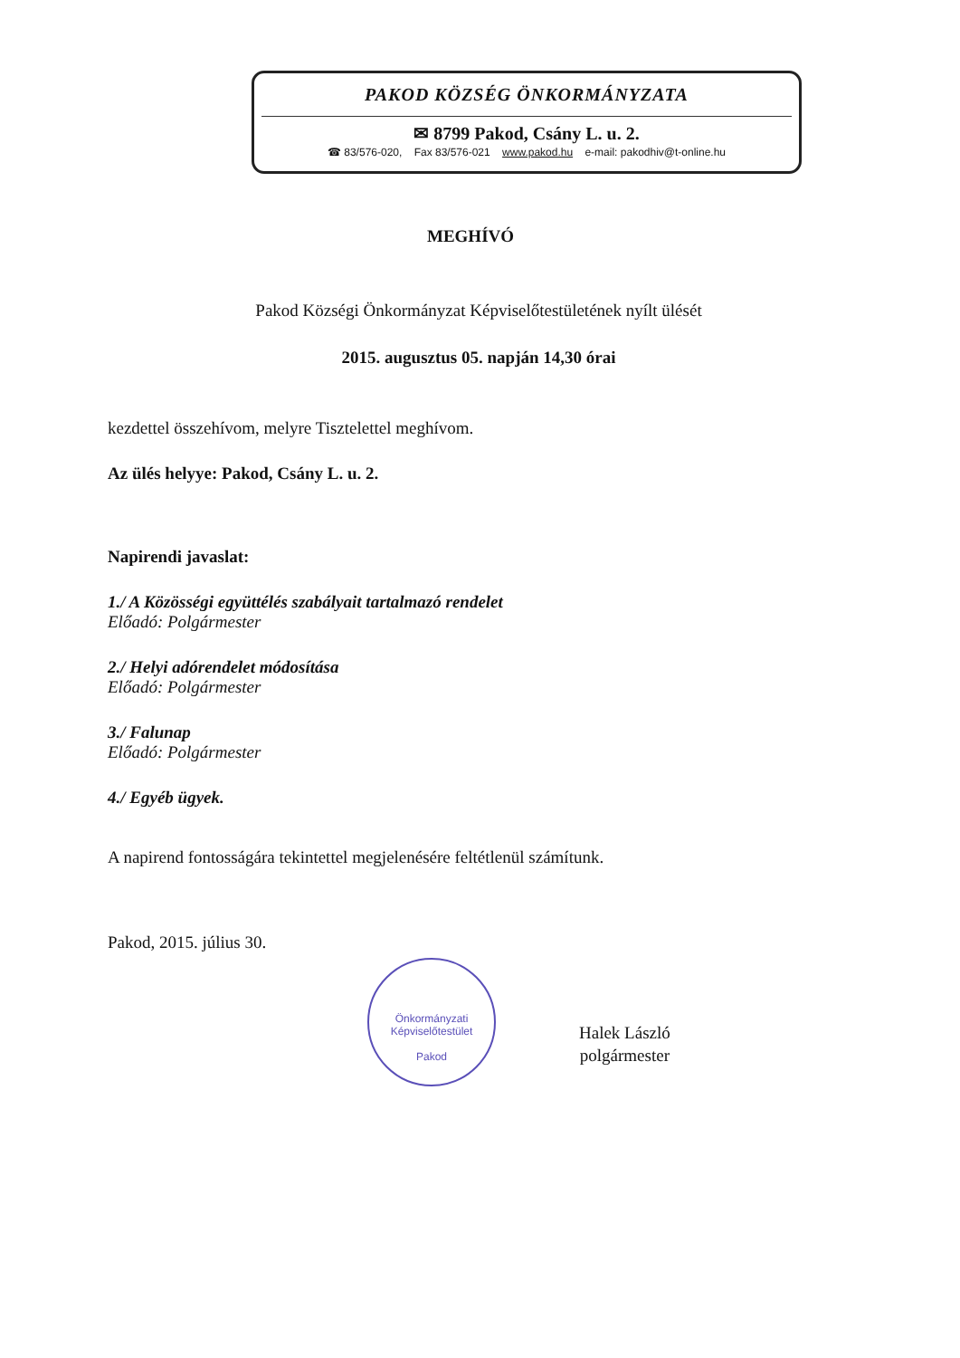PAKOD KÖZSÉG ÖNKORMÁNYZATA
✉ 8799 Pakod, Csány L. u. 2.
☎ 83/576-020, Fax 83/576-021 www.pakod.hu e-mail: pakodhiv@t-online.hu
MEGHÍVÓ
Pakod Községi Önkormányzat Képviselőtestületének nyílt ülését
2015. augusztus 05. napján 14,30 órai
kezdettel összehívom, melyre Tisztelettel meghívom.
Az ülés helyye: Pakod, Csány L. u. 2.
Napirendi javaslat:
1./ A Közösségi együttélés szabályait tartalmazó rendelet
Előadó: Polgármester
2./ Helyi adórendelet módosítása
Előadó: Polgármester
3./ Falunap
Előadó: Polgármester
4./ Egyéb ügyek.
A napirend fontosságára tekintettel megjelenésére feltétlenül számítunk.
Pakod, 2015. július 30.
Önkormányzati Képviselőtestület
Pakod
Halek László
polgármester